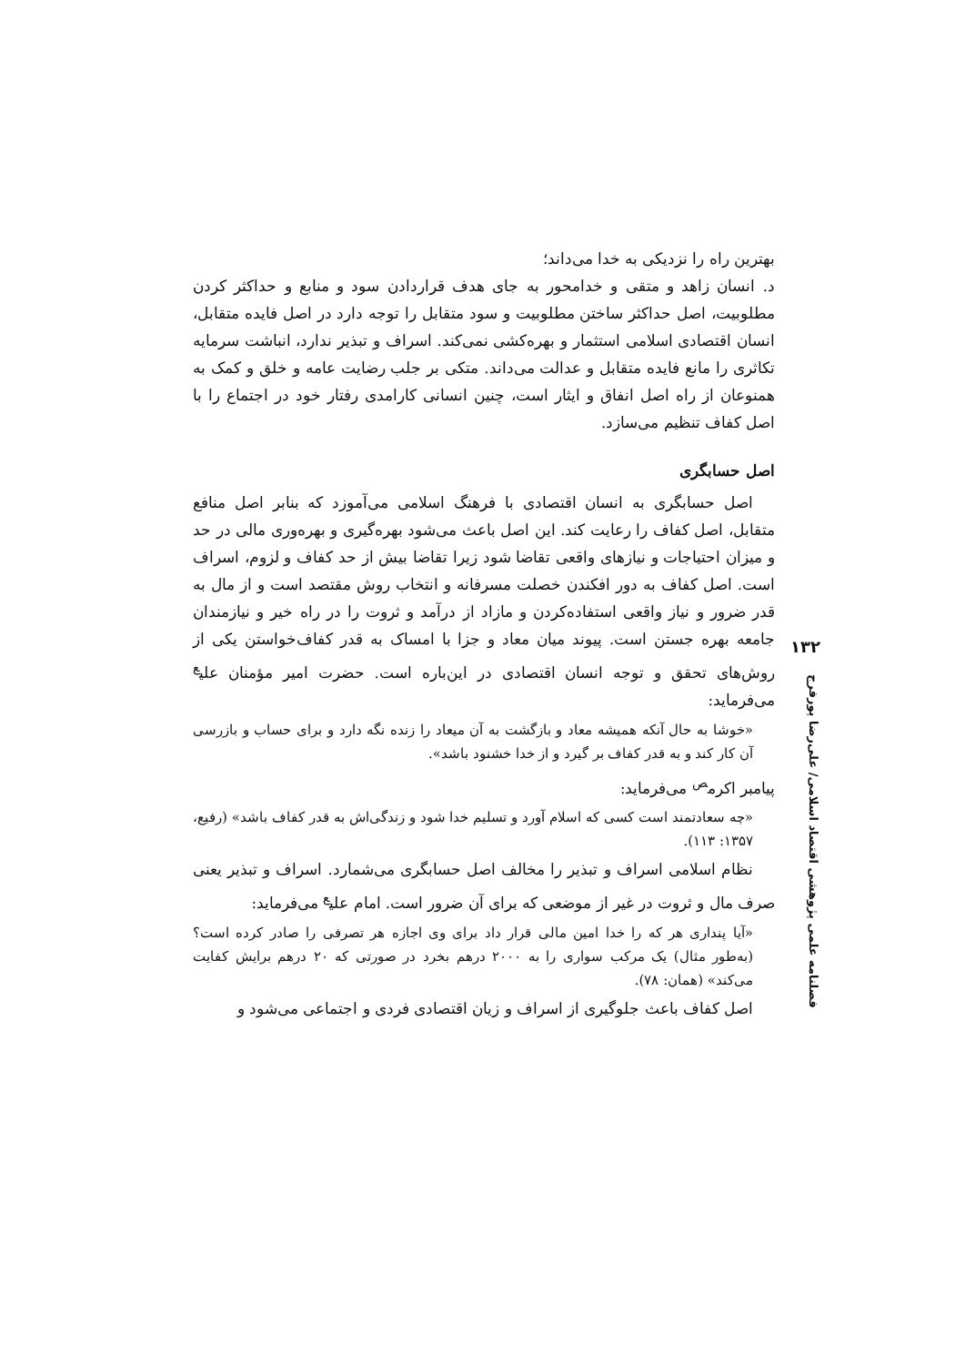بهترین راه را نزدیکی به خدا می‌داند؛
د. انسان زاهد و متقی و خدامحور به جای هدف قراردادن سود و منابع و حداکثر کردن مطلوبیت، اصل حداکثر ساختن مطلوبیت و سود متقابل را توجه دارد در اصل فایده متقابل، انسان اقتصادی اسلامی استثمار و بهره‌کشی نمی‌کند. اسراف و تبذیر ندارد، انباشت سرمایه تکاثری را مانع فایده متقابل و عدالت می‌داند. متکی بر جلب رضایت عامه و خلق و کمک به همنوعان از راه اصل انفاق و ایثار است، چنین انسانی کارامدی رفتار خود در اجتماع را با اصل کفاف تنظیم می‌سازد.
اصل حسابگری
اصل حسابگری به انسان اقتصادی با فرهنگ اسلامی می‌آموزد که بنابر اصل منافع متقابل، اصل کفاف را رعایت کند. این اصل باعث می‌شود بهره‌گیری و بهره‌وری مالی در حد و میزان احتیاجات و نیازهای واقعی تقاضا شود زیرا تقاضا بیش از حد کفاف و لزوم، اسراف است. اصل کفاف به دور افکندن خصلت مسرفانه و انتخاب روش مقتصد است و از مال به قدر ضرور و نیاز واقعی استفاده‌کردن و مازاد از درآمد و ثروت را در راه خیر و نیازمندان جامعه بهره جستن است. پیوند میان معاد و جزا با امساک به قدر کفاف‌خواستن یکی از روش‌های تحقق و توجه انسان اقتصادی در این‌باره است. حضرت امیر مؤمنان علی<sup>ع</sup> می‌فرماید:
«خوشا به حال آنکه همیشه معاد و بازگشت به آن میعاد را زنده نگه دارد و برای حساب و بازرسی آن کار کند و به قدر کفاف بر گیرد و از خدا خشنود باشد».
پیامبر اکرم<sup>ص</sup> می‌فرماید:
«چه سعادتمند است کسی که اسلام آورد و تسلیم خدا شود و زندگی‌اش به قدر کفاف باشد» (رفیع، ۱۳۵۷: ۱۱۳).
نظام اسلامی اسراف و تبذیر را مخالف اصل حسابگری می‌شمارد. اسراف و تبذیر یعنی صرف مال و ثروت در غیر از موضعی که برای آن ضرور است. امام علی<sup>ع</sup> می‌فرماید:
«آیا پنداری هر که را خدا امین مالی قرار داد برای وی اجازه هر تصرفی را صادر کرده است؟ (به‌طور مثال) یک مرکب سواری را به ۲۰۰۰ درهم بخرد در صورتی که ۲۰ درهم برایش کفایت می‌کند» (همان: ۷۸).
اصل کفاف باعث جلوگیری از اسراف و زیان اقتصادی فردی و اجتماعی می‌شود و
۱۳۲
فصلنامه علمی پژوهشی اقتصاد اسلامی/ علی‌رضا پورفرج